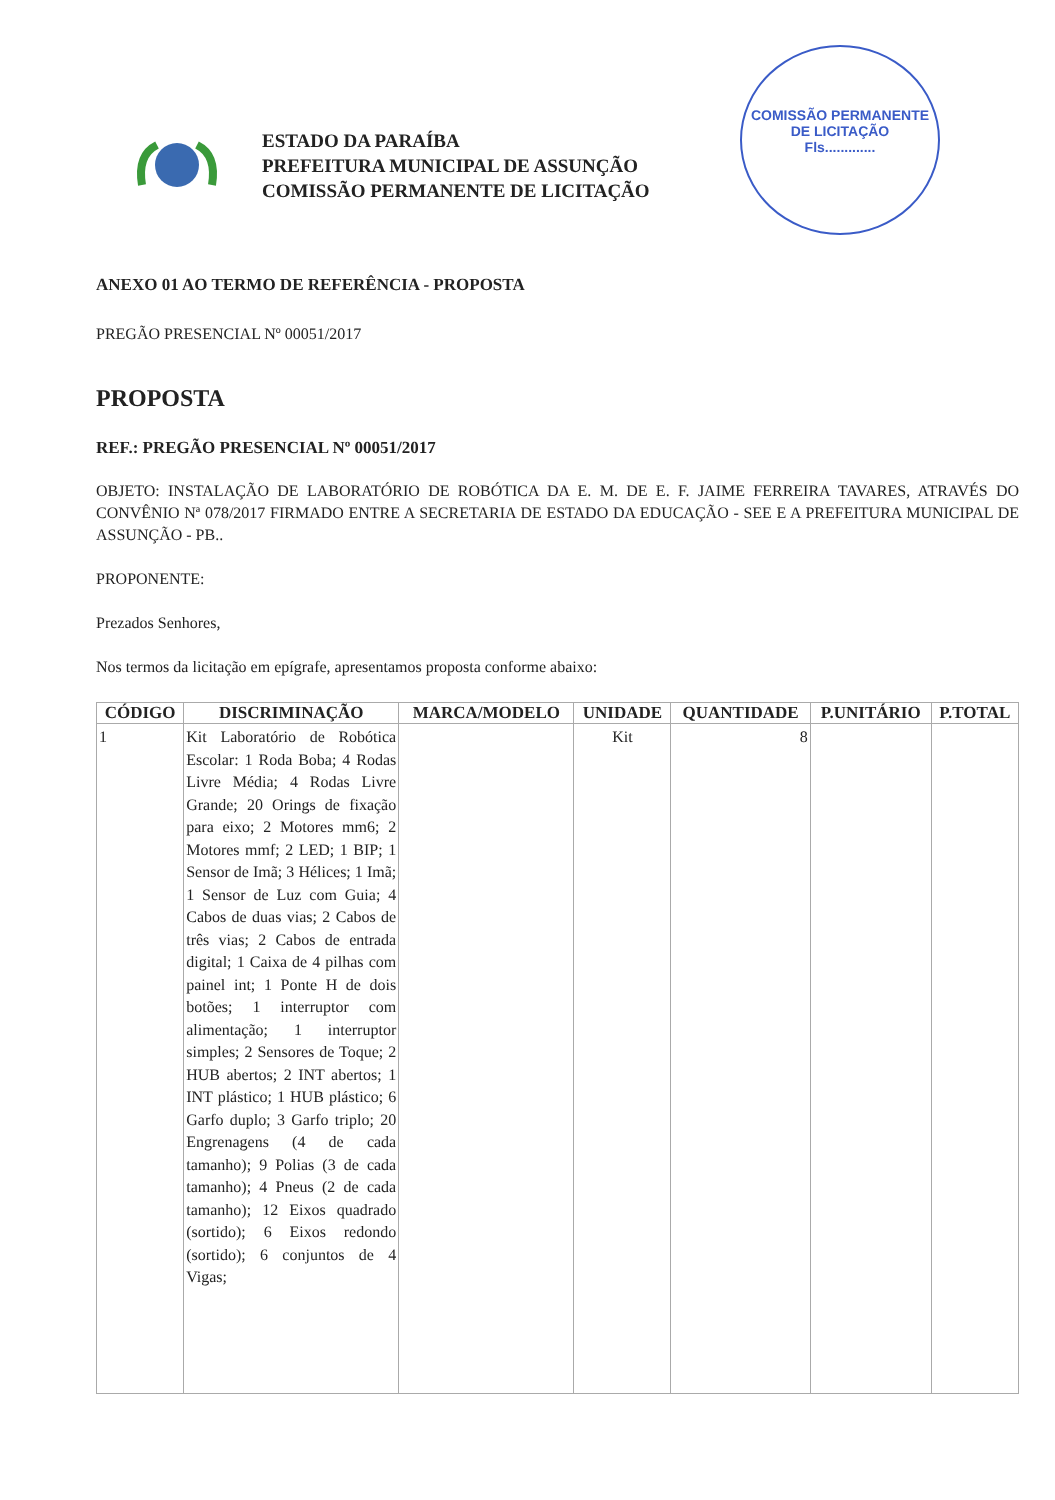COMISSÃO PERMANENTE DE LICITAÇÃO
Fls.............
ESTADO DA PARAÍBA
PREFEITURA MUNICIPAL DE ASSUNÇÃO
COMISSÃO PERMANENTE DE LICITAÇÃO
ANEXO 01 AO TERMO DE REFERÊNCIA - PROPOSTA
PREGÃO PRESENCIAL Nº 00051/2017
PROPOSTA
REF.: PREGÃO PRESENCIAL Nº 00051/2017
OBJETO: INSTALAÇÃO DE LABORATÓRIO DE ROBÓTICA DA E. M. DE E. F. JAIME FERREIRA TAVARES, ATRAVÉS DO CONVÊNIO Nª 078/2017 FIRMADO ENTRE A SECRETARIA DE ESTADO DA EDUCAÇÃO - SEE E A PREFEITURA MUNICIPAL DE ASSUNÇÃO - PB..
PROPONENTE:
Prezados Senhores,
Nos termos da licitação em epígrafe, apresentamos proposta conforme abaixo:
| CÓDIGO | DISCRIMINAÇÃO | MARCA/MODELO | UNIDADE | QUANTIDADE | P.UNITÁRIO | P.TOTAL |
| --- | --- | --- | --- | --- | --- | --- |
| 1 | Kit Laboratório de Robótica Escolar: 1 Roda Boba; 4 Rodas Livre Média; 4 Rodas Livre Grande; 20 Orings de fixação para eixo; 2 Motores mm6; 2 Motores mmf; 2 LED; 1 BIP; 1 Sensor de Imã; 3 Hélices; 1 Imã; 1 Sensor de Luz com Guia; 4 Cabos de duas vias; 2 Cabos de três vias; 2 Cabos de entrada digital; 1 Caixa de 4 pilhas com painel int; 1 Ponte H de dois botões; 1 interruptor com alimentação; 1 interruptor simples; 2 Sensores de Toque; 2 HUB abertos; 2 INT abertos; 1 INT plástico; 1 HUB plástico; 6 Garfo duplo; 3 Garfo triplo; 20 Engrenagens (4 de cada tamanho); 9 Polias (3 de cada tamanho); 4 Pneus (2 de cada tamanho); 12 Eixos quadrado (sortido); 6 Eixos redondo (sortido); 6 conjuntos de 4 Vigas; | | Kit | 8 | | |